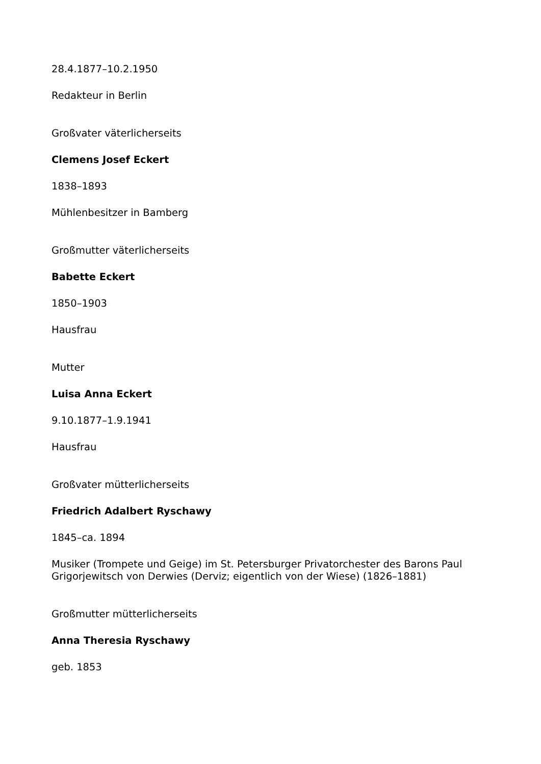28.4.1877–10.2.1950
Redakteur in Berlin
Großvater väterlicherseits
Clemens Josef Eckert
1838–1893
Mühlenbesitzer in Bamberg
Großmutter väterlicherseits
Babette Eckert
1850–1903
Hausfrau
Mutter
Luisa Anna Eckert
9.10.1877–1.9.1941
Hausfrau
Großvater mütterlicherseits
Friedrich Adalbert Ryschawy
1845–ca. 1894
Musiker (Trompete und Geige) im St. Petersburger Privatorchester des Barons Paul Grigorjewitsch von Derwies (Derviz; eigentlich von der Wiese) (1826–1881)
Großmutter mütterlicherseits
Anna Theresia Ryschawy
geb. 1853